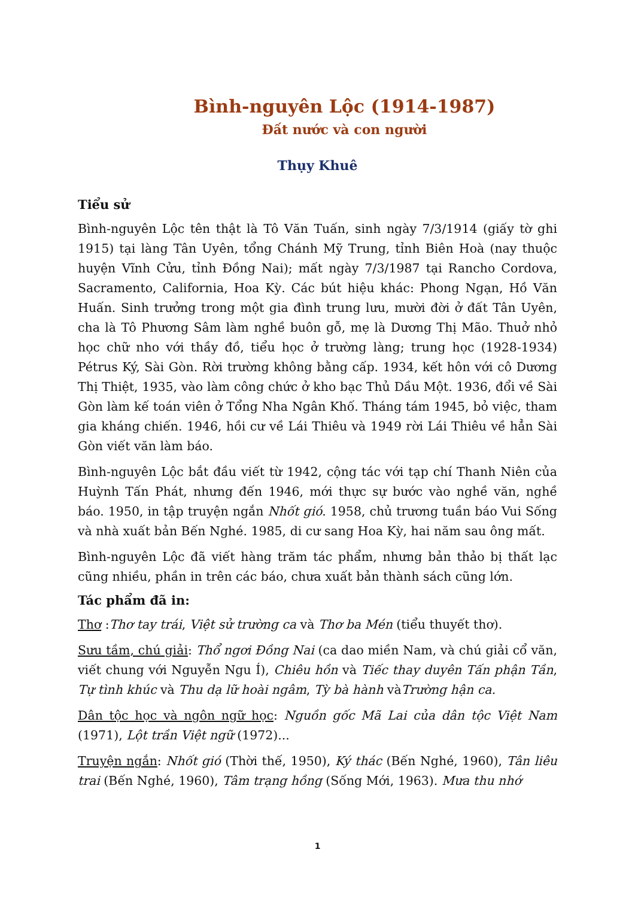Bình-nguyên Lộc (1914-1987)
Đất nước và con người
Thụy Khuê
Tiểu sử
Bình-nguyên Lộc tên thật là Tô Văn Tuấn, sinh ngày 7/3/1914 (giấy tờ ghi 1915) tại làng Tân Uyên, tổng Chánh Mỹ Trung, tỉnh Biên Hoà (nay thuộc huyện Vĩnh Cửu, tỉnh Đồng Nai); mất ngày 7/3/1987 tại Rancho Cordova, Sacramento, California, Hoa Kỳ. Các bút hiệu khác: Phong Ngạn, Hồ Văn Huấn. Sinh trưởng trong một gia đình trung lưu, mười đời ở đất Tân Uyên, cha là Tô Phương Sâm làm nghề buôn gỗ, mẹ là Dương Thị Mão. Thuở nhỏ học chữ nho với thầy đồ, tiểu học ở trường làng; trung học (1928-1934) Pétrus Ký, Sài Gòn. Rời trường không bằng cấp. 1934, kết hôn với cô Dương Thị Thiệt, 1935, vào làm công chức ở kho bạc Thủ Dầu Một. 1936, đổi về Sài Gòn làm kế toán viên ở Tổng Nha Ngân Khố. Tháng tám 1945, bỏ việc, tham gia kháng chiến. 1946, hồi cư về Lái Thiêu và 1949 rời Lái Thiêu về hẳn Sài Gòn viết văn làm báo.
Bình-nguyên Lộc bắt đầu viết từ 1942, cộng tác với tạp chí Thanh Niên của Huỳnh Tấn Phát, nhưng đến 1946, mới thực sự bước vào nghề văn, nghề báo. 1950, in tập truyện ngắn Nhốt gió. 1958, chủ trương tuần báo Vui Sống và nhà xuất bản Bến Nghé. 1985, di cư sang Hoa Kỳ, hai năm sau ông mất.
Bình-nguyên Lộc đã viết hàng trăm tác phẩm, nhưng bản thảo bị thất lạc cũng nhiều, phần in trên các báo, chưa xuất bản thành sách cũng lớn.
Tác phẩm đã in:
Thơ :Thơ tay trái, Việt sử trường ca và Thơ ba Mén (tiểu thuyết thơ).
Sưu tầm, chú giải: Thổ ngơi Đồng Nai (ca dao miền Nam, và chú giải cổ văn, viết chung với Nguyễn Ngu Í), Chiêu hồn và Tiếc thay duyên Tấn phận Tần, Tự tình khúc và Thu dạ lữ hoài ngâm, Tỳ bà hành vàTrường hận ca.
Dân tộc học và ngôn ngữ học: Nguồn gốc Mã Lai của dân tộc Việt Nam (1971), Lột trần Việt ngữ (1972)...
Truyện ngắn: Nhốt gió (Thời thế, 1950), Ký thác (Bến Nghé, 1960), Tân liêu trai (Bến Nghé, 1960), Tâm trạng hồng (Sống Mới, 1963). Mưa thu nhớ
1